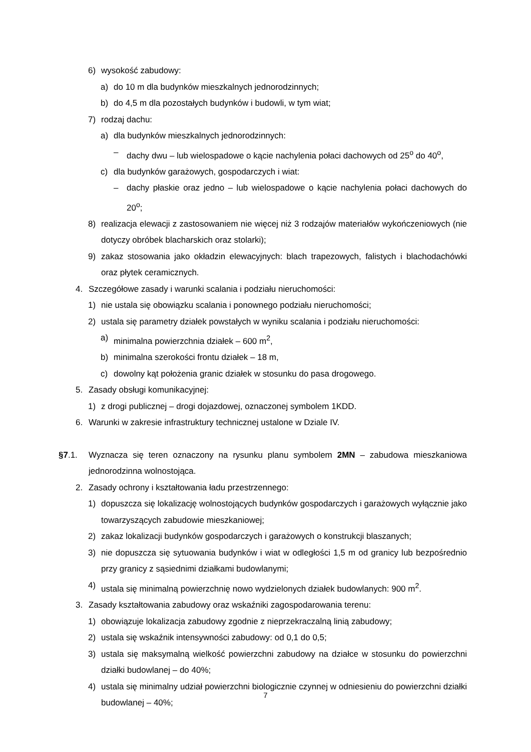6) wysokość zabudowy:
a) do 10 m dla budynków mieszkalnych jednorodzinnych;
b) do 4,5 m dla pozostałych budynków i budowli, w tym wiat;
7) rodzaj dachu:
a) dla budynków mieszkalnych jednorodzinnych:
– dachy dwu – lub wielospadowe o kącie nachylenia połaci dachowych od 25<sup>o</sup> do 40<sup>o</sup>,
c) dla budynków garażowych, gospodarczych i wiat:
– dachy płaskie oraz jedno – lub wielospadowe o kącie nachylenia połaci dachowych do 20<sup>o</sup>;
8) realizacja elewacji z zastosowaniem nie więcej niż 3 rodzajów materiałów wykończeniowych (nie dotyczy obróbek blacharskich oraz stolarki);
9) zakaz stosowania jako okładzin elewacyjnych: blach trapezowych, falistych i blachodachówki oraz płytek ceramicznych.
4. Szczegółowe zasady i warunki scalania i podziału nieruchomości:
1) nie ustala się obowiązku scalania i ponownego podziału nieruchomości;
2) ustala się parametry działek powstałych w wyniku scalania i podziału nieruchomości:
a) minimalna powierzchnia działek – 600 m<sup>2</sup>,
b) minimalna szerokości frontu działek – 18 m,
c) dowolny kąt położenia granic działek w stosunku do pasa drogowego.
5. Zasady obsługi komunikacyjnej:
1) z drogi publicznej – drogi dojazdowej, oznaczonej symbolem 1KDD.
6. Warunki w zakresie infrastruktury technicznej ustalone w Dziale IV.
§7.1. Wyznacza się teren oznaczony na rysunku planu symbolem 2MN – zabudowa mieszkaniowa jednorodzinna wolnostojąca.
2. Zasady ochrony i kształtowania ładu przestrzennego:
1) dopuszcza się lokalizację wolnostojących budynków gospodarczych i garażowych wyłącznie jako towarzyszących zabudowie mieszkaniowej;
2) zakaz lokalizacji budynków gospodarczych i garażowych o konstrukcji blaszanych;
3) nie dopuszcza się sytuowania budynków i wiat w odległości 1,5 m od granicy lub bezpośrednio przy granicy z sąsiednimi działkami budowlanymi;
4) ustala się minimalną powierzchnię nowo wydzielonych działek budowlanych: 900 m<sup>2</sup>.
3. Zasady kształtowania zabudowy oraz wskaźniki zagospodarowania terenu:
1) obowiązuje lokalizacja zabudowy zgodnie z nieprzekraczalną linią zabudowy;
2) ustala się wskaźnik intensywności zabudowy: od 0,1 do 0,5;
3) ustala się maksymalną wielkość powierzchni zabudowy na działce w stosunku do powierzchni działki budowlanej – do 40%;
4) ustala się minimalny udział powierzchni biologicznie czynnej w odniesieniu do powierzchni działki budowlanej – 40%;
7